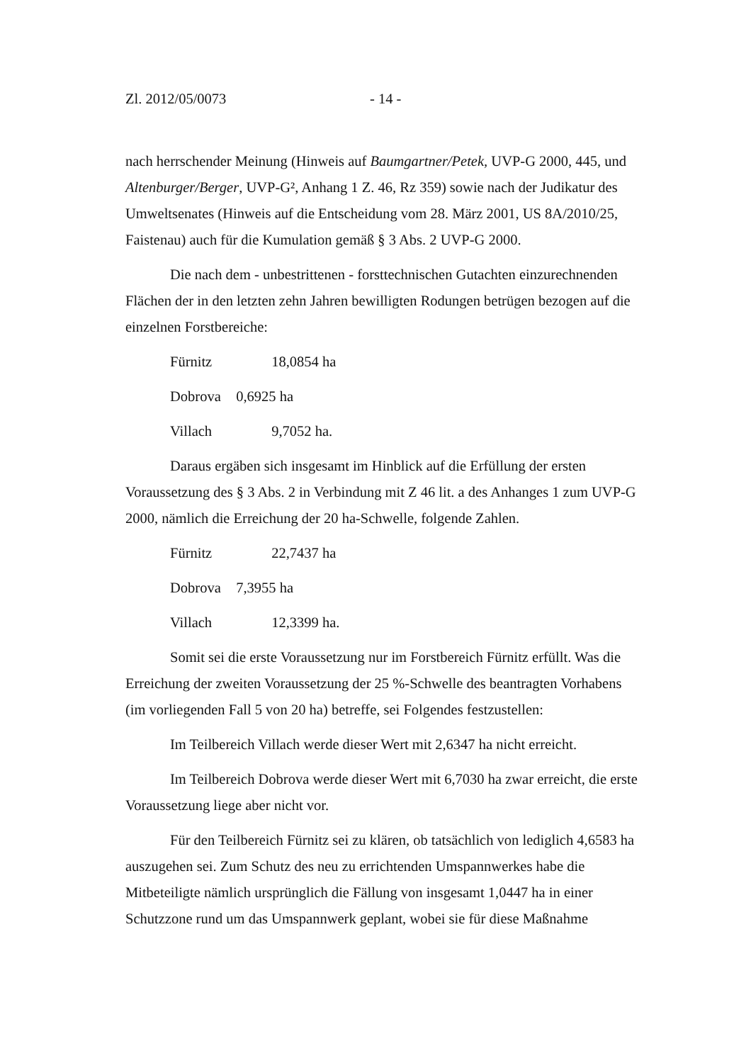Zl. 2012/05/0073 - 14 -
nach herrschender Meinung (Hinweis auf Baumgartner/Petek, UVP-G 2000, 445, und Altenburger/Berger, UVP-G², Anhang 1 Z. 46, Rz 359) sowie nach der Judikatur des Umweltsenates (Hinweis auf die Entscheidung vom 28. März 2001, US 8A/2010/25, Faistenau) auch für die Kumulation gemäß § 3 Abs. 2 UVP-G 2000.
Die nach dem - unbestrittenen - forsttechnischen Gutachten einzurechnenden Flächen der in den letzten zehn Jahren bewilligten Rodungen betrügen bezogen auf die einzelnen Forstbereiche:
Fürnitz 18,0854 ha
Dobrova 0,6925 ha
Villach 9,7052 ha.
Daraus ergäben sich insgesamt im Hinblick auf die Erfüllung der ersten Voraussetzung des § 3 Abs. 2 in Verbindung mit Z 46 lit. a des Anhanges 1 zum UVP-G 2000, nämlich die Erreichung der 20 ha-Schwelle, folgende Zahlen.
Fürnitz 22,7437 ha
Dobrova 7,3955 ha
Villach 12,3399 ha.
Somit sei die erste Voraussetzung nur im Forstbereich Fürnitz erfüllt. Was die Erreichung der zweiten Voraussetzung der 25 %-Schwelle des beantragten Vorhabens (im vorliegenden Fall 5 von 20 ha) betreffe, sei Folgendes festzustellen:
Im Teilbereich Villach werde dieser Wert mit 2,6347 ha nicht erreicht.
Im Teilbereich Dobrova werde dieser Wert mit 6,7030 ha zwar erreicht, die erste Voraussetzung liege aber nicht vor.
Für den Teilbereich Fürnitz sei zu klären, ob tatsächlich von lediglich 4,6583 ha auszugehen sei. Zum Schutz des neu zu errichtenden Umspannwerkes habe die Mitbeteiligte nämlich ursprünglich die Fällung von insgesamt 1,0447 ha in einer Schutzzone rund um das Umspannwerk geplant, wobei sie für diese Maßnahme